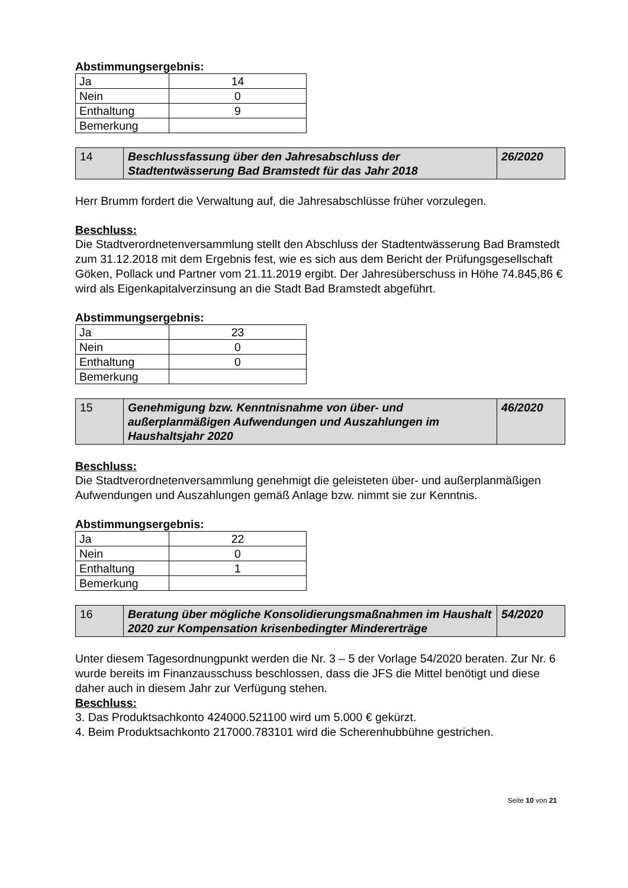Abstimmungsergebnis:
| Ja | 14 |
| Nein | 0 |
| Enthaltung | 9 |
| Bemerkung | |
| 14 | Beschlussfassung über den Jahresabschluss der Stadtentwässerung Bad Bramstedt für das Jahr 2018 | 26/2020 |
Herr Brumm fordert die Verwaltung auf, die Jahresabschlüsse früher vorzulegen.
Beschluss:
Die Stadtverordnetenversammlung stellt den Abschluss der Stadtentwässerung Bad Bramstedt zum 31.12.2018 mit dem Ergebnis fest, wie es sich aus dem Bericht der Prüfungsgesellschaft Göken, Pollack und Partner vom 21.11.2019 ergibt. Der Jahresüberschuss in Höhe 74.845,86 € wird als Eigenkapitalverzinsung an die Stadt Bad Bramstedt abgeführt.
Abstimmungsergebnis:
| Ja | 23 |
| Nein | 0 |
| Enthaltung | 0 |
| Bemerkung | |
| 15 | Genehmigung bzw. Kenntnisnahme von über- und außerplanmäßigen Aufwendungen und Auszahlungen im Haushaltsjahr 2020 | 46/2020 |
Beschluss:
Die Stadtverordnetenversammlung genehmigt die geleisteten über- und außerplanmäßigen Aufwendungen und Auszahlungen gemäß Anlage bzw. nimmt sie zur Kenntnis.
Abstimmungsergebnis:
| Ja | 22 |
| Nein | 0 |
| Enthaltung | 1 |
| Bemerkung | |
| 16 | Beratung über mögliche Konsolidierungsmaßnahmen im Haushalt 2020 zur Kompensation krisenbedingter Mindererträge | 54/2020 |
Unter diesem Tagesordnungpunkt werden die Nr. 3 – 5 der Vorlage 54/2020 beraten. Zur Nr. 6 wurde bereits im Finanzausschuss beschlossen, dass die JFS die Mittel benötigt und diese daher auch in diesem Jahr zur Verfügung stehen.
Beschluss:
3. Das Produktsachkonto 424000.521100 wird um 5.000 € gekürzt.
4. Beim Produktsachkonto 217000.783101 wird die Scherenhubbühne gestrichen.
Seite 10 von 21